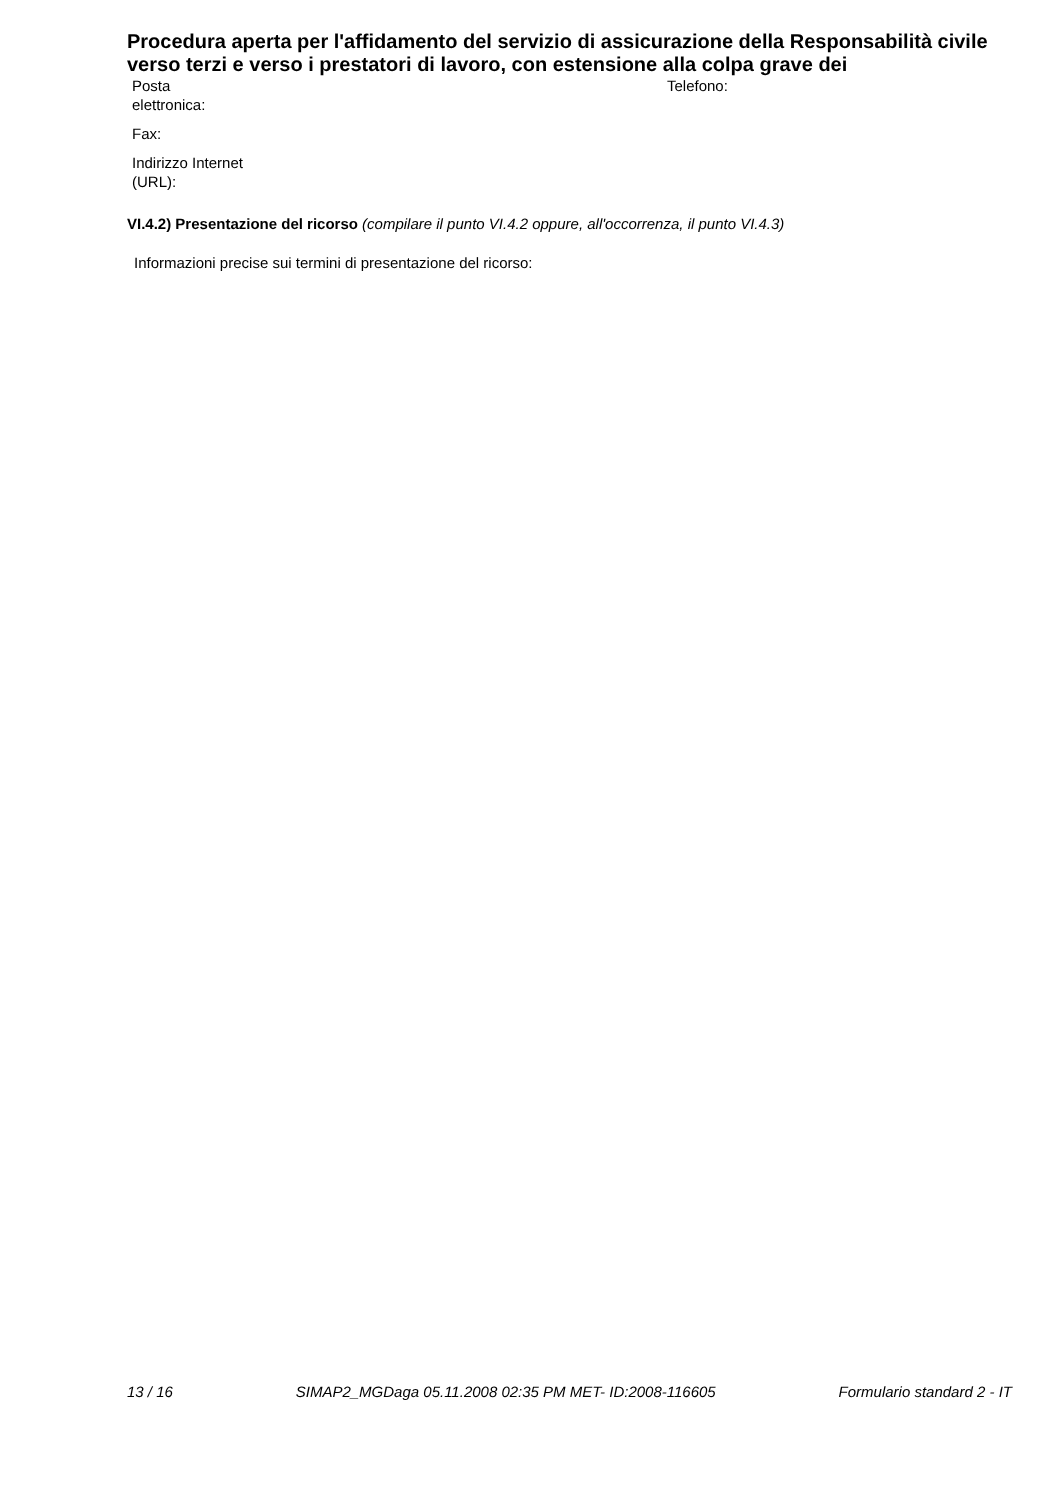Procedura aperta per l'affidamento del servizio di assicurazione della Responsabilità civile verso terzi e verso i prestatori di lavoro, con estensione alla colpa grave dei
| Posta elettronica: | | Telefono: |
| Fax: | | |
| Indirizzo Internet (URL): | | |
VI.4.2) Presentazione del ricorso (compilare il punto VI.4.2 oppure, all'occorrenza, il punto VI.4.3)
Informazioni precise sui termini di presentazione del ricorso:
13 / 16 SIMAP2_MGDaga 05.11.2008 02:35 PM MET- ID:2008-116605 Formulario standard 2 - IT